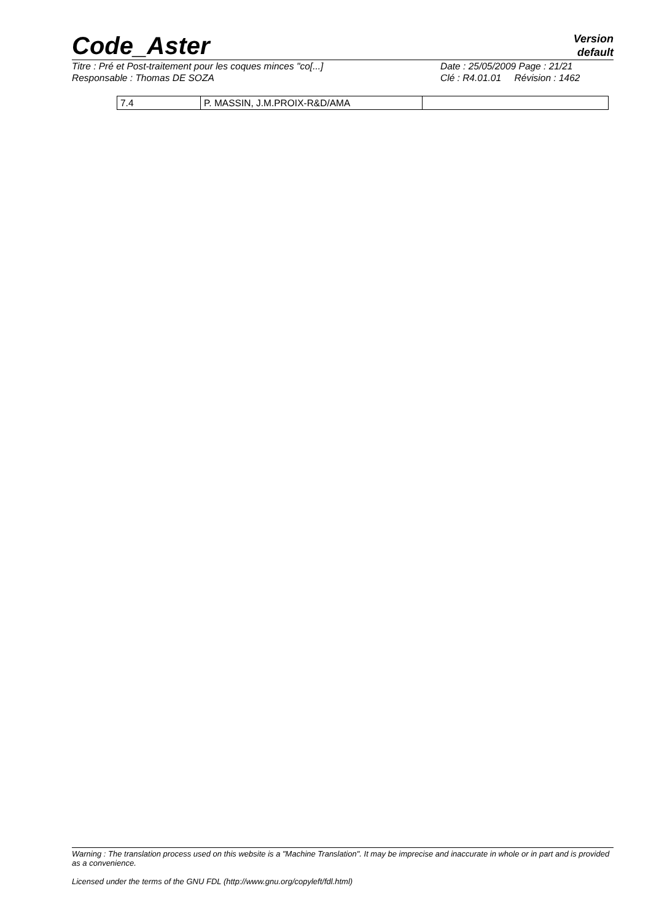Code_Aster
Version
default
Titre : Pré et Post-traitement pour les coques minces "co[...] Date : 25/05/2009 Page : 21/21
Responsable : Thomas DE SOZA Clé : R4.01.01 Révision : 1462
| 7.4 | P. MASSIN, J.M.PROIX-R&D/AMA | |
Warning : The translation process used on this website is a "Machine Translation". It may be imprecise and inaccurate in whole or in part and is provided as a convenience.
Licensed under the terms of the GNU FDL (http://www.gnu.org/copyleft/fdl.html)